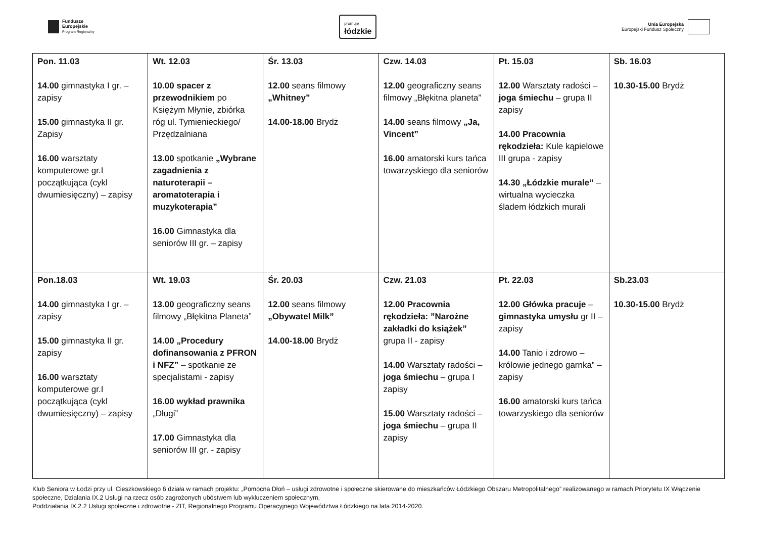Fundusze
Europejskie
Program Regionalny
promuje
łódzkie
Unia Europejska
Europejski Fundusz Społeczny
| Pon. 11.03 14.00 gimnastyka I gr. – zapisy 15.00 gimnastyka II gr. Zapisy 16.00 warsztaty komputerowe gr.I początkująca (cykl dwumiesięczny) – zapisy | Wt. 12.03 10.00 spacer z przewodnikiem po Księżym Młynie, zbiórka róg ul. Tymienieckiego/ Przędzalniana 13.00 spotkanie „Wybrane zagadnienia z naturoterapii – aromatoterapia i muzykoterapia” 16.00 Gimnastyka dla seniorów III gr. – zapisy | Śr. 13.03 12.00 seans filmowy „Whitney” 14.00-18.00 Brydż | Czw. 14.03 12.00 geograficzny seans filmowy „Błękitna planeta” 14.00 seans filmowy „Ja, Vincent” 16.00 amatorski kurs tańca towarzyskiego dla seniorów | Pt. 15.03 12.00 Warsztaty radości – joga śmiechu – grupa II zapisy 14.00 Pracownia rękodzieła: Kule kąpielowe III grupa - zapisy 14.30 „Łódzkie murale” – wirtualna wycieczka śladem łódzkich murali | Sb. 16.03 10.30-15.00 Brydż |
| Pon.18.03 14.00 gimnastyka I gr. – zapisy 15.00 gimnastyka II gr. zapisy 16.00 warsztaty komputerowe gr.I początkująca (cykl dwumiesięczny) – zapisy | Wt. 19.03 13.00 geograficzny seans filmowy „Błękitna Planeta” 14.00 „Procedury dofinansowania z PFRON i NFZ” – spotkanie ze specjalistami - zapisy 16.00 wykład prawnika „Długi” 17.00 Gimnastyka dla seniorów III gr. - zapisy | Śr. 20.03 12.00 seans filmowy „Obywatel Milk” 14.00-18.00 Brydż | Czw. 21.03 12.00 Pracownia rękodzieła: ”Narożne zakładki do książek” grupa II - zapisy 14.00 Warsztaty radości – joga śmiechu – grupa I zapisy 15.00 Warsztaty radości – joga śmiechu – grupa II zapisy | Pt. 22.03 12.00 Główka pracuje – gimnastyka umysłu gr II – zapisy 14.00 Tanio i zdrowo – królowie jednego garnka” – zapisy 16.00 amatorski kurs tańca towarzyskiego dla seniorów | Sb.23.03 10.30-15.00 Brydż |
Klub Seniora w Łodzi przy ul. Cieszkowskiego 6 działa w ramach projektu: „Pomocna Dłoń – usługi zdrowotne i społeczne skierowane do mieszkańców Łódzkiego Obszaru Metropolitalnego” realizowanego w ramach Priorytetu IX Włączenie społeczne, Działania IX.2 Usługi na rzecz osób zagrożonych ubóstwem lub wykluczeniem społecznym,
Poddziałania IX.2.2 Usługi społeczne i zdrowotne - ZIT, Regionalnego Programu Operacyjnego Województwa Łódzkiego na lata 2014-2020.